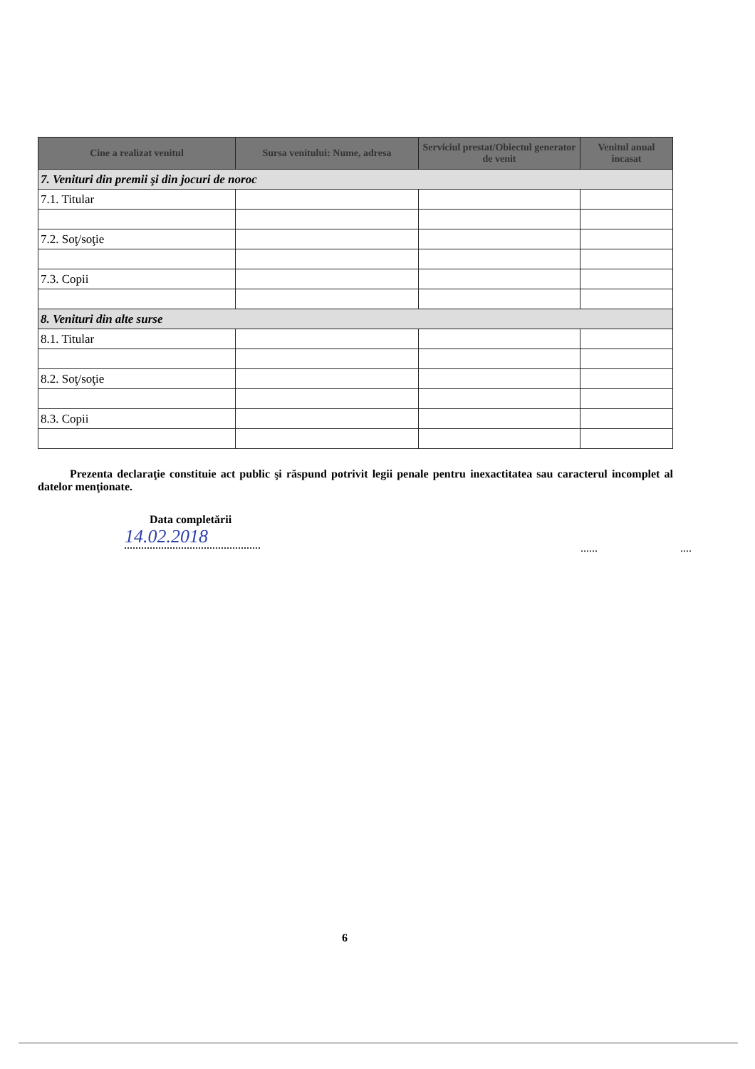| Cine a realizat venitul | Sursa venitului: Nume, adresa | Serviciul prestat/Obiectul generator de venit | Venitul anual încasat |
| --- | --- | --- | --- |
| 7. Venituri din premii şi din jocuri de noroc | | | |
| 7.1. Titular | | | |
| 7.2. Soţ/soţie | | | |
| 7.3. Copii | | | |
| 8. Venituri din alte surse | | | |
| 8.1. Titular | | | |
| 8.2. Soţ/soţie | | | |
| 8.3. Copii | | | |
Prezenta declaraţie constituie act public şi răspund potrivit legii penale pentru inexactitatea sau caracterul incomplet al datelor menţionate.
Data completării
14.02.2018
...... ....
6